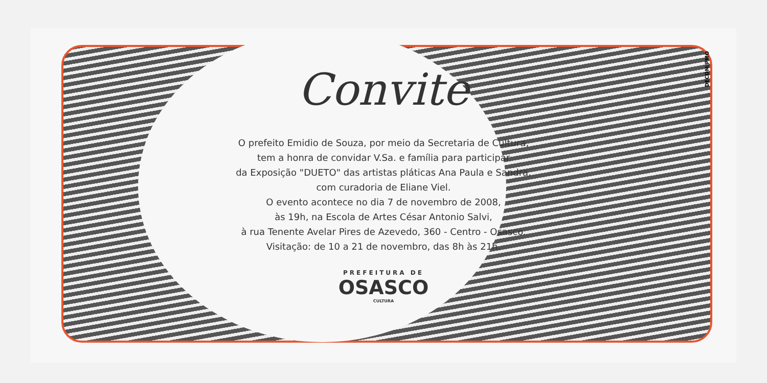DECOM/PMO
Convite
O prefeito Emidio de Souza, por meio da Secretaria de Cultura,
tem a honra de convidar V.Sa. e família para participar
da Exposição "DUETO" das artistas pláticas Ana Paula e Sandra,
com curadoria de Eliane Viel.
O evento acontece no dia 7 de novembro de 2008,
às 19h, na Escola de Artes César Antonio Salvi,
à rua Tenente Avelar Pires de Azevedo, 360 - Centro - Osasco.
Visitação: de 10 a 21 de novembro, das 8h às 21h.
PREFEITURA DE
OSASCO
CULTURA